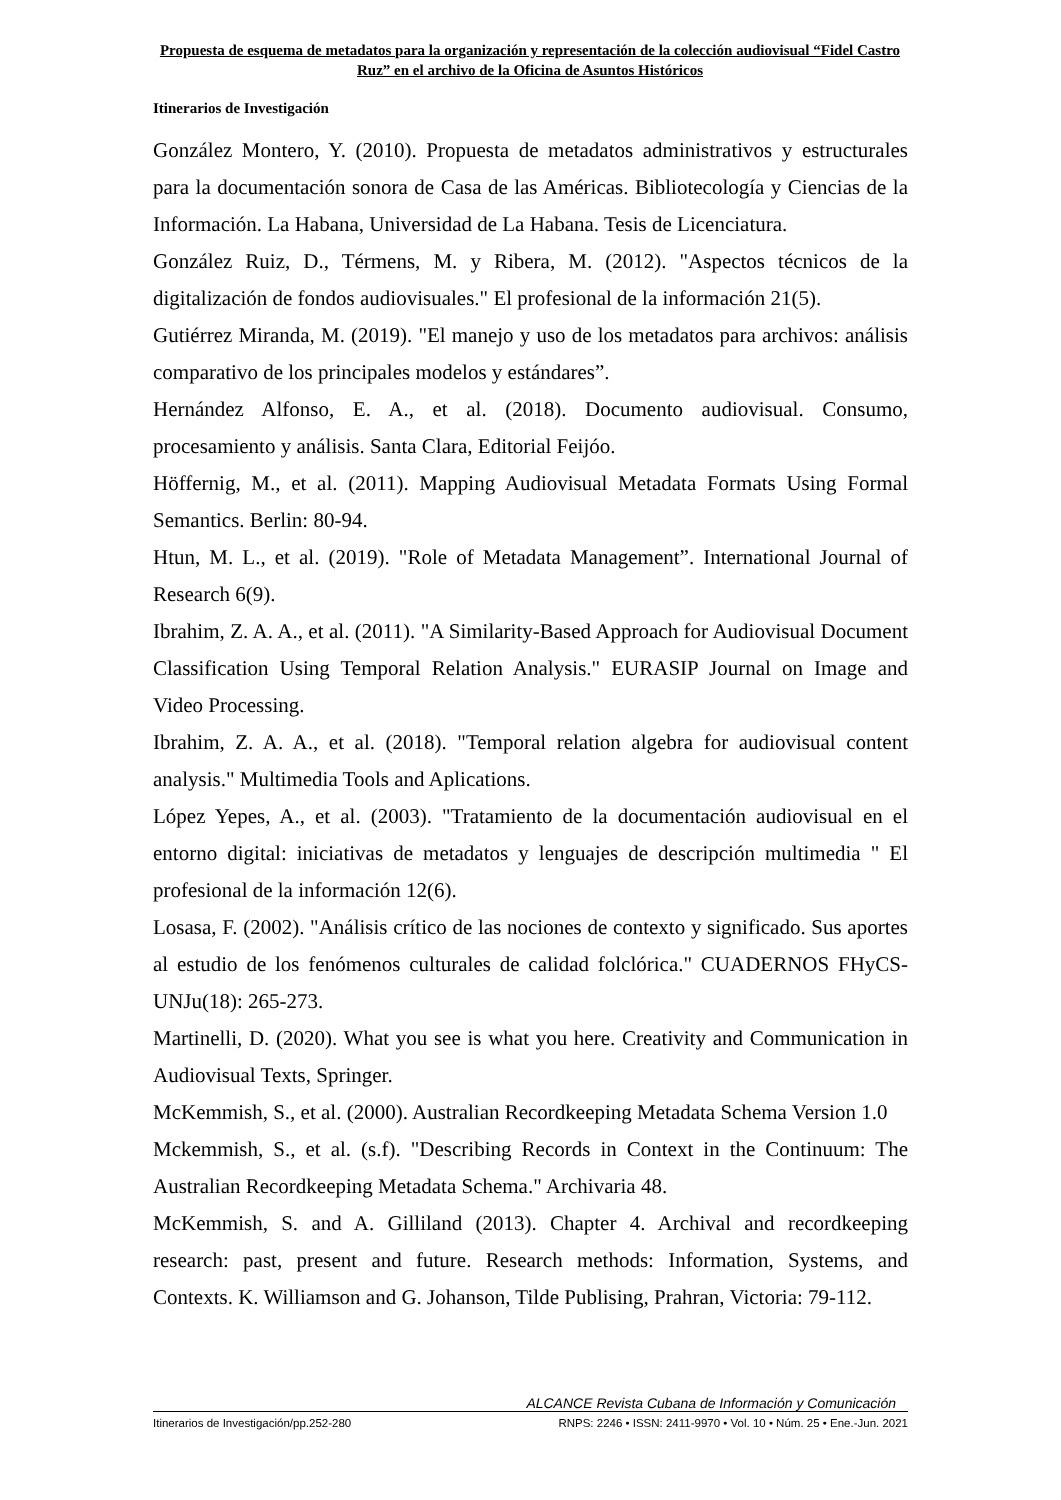Propuesta de esquema de metadatos para la organización y representación de la colección audiovisual “Fidel Castro Ruz” en el archivo de la Oficina de Asuntos Históricos
Itinerarios de Investigación
González Montero, Y. (2010). Propuesta de metadatos administrativos y estructurales para la documentación sonora de Casa de las Américas. Bibliotecología y Ciencias de la Información. La Habana, Universidad de La Habana. Tesis de Licenciatura.
González Ruiz, D., Térmens, M. y Ribera, M. (2012). "Aspectos técnicos de la digitalización de fondos audiovisuales." El profesional de la información 21(5).
Gutiérrez Miranda, M. (2019). "El manejo y uso de los metadatos para archivos: análisis comparativo de los principales modelos y estándares”.
Hernández Alfonso, E. A., et al. (2018). Documento audiovisual. Consumo, procesamiento y análisis. Santa Clara, Editorial Feijóo.
Höffernig, M., et al. (2011). Mapping Audiovisual Metadata Formats Using Formal Semantics. Berlin: 80-94.
Htun, M. L., et al. (2019). "Role of Metadata Management”. International Journal of Research 6(9).
Ibrahim, Z. A. A., et al. (2011). "A Similarity-Based Approach for Audiovisual Document Classification Using Temporal Relation Analysis." EURASIP Journal on Image and Video Processing.
Ibrahim, Z. A. A., et al. (2018). "Temporal relation algebra for audiovisual content analysis." Multimedia Tools and Aplications.
López Yepes, A., et al. (2003). "Tratamiento de la documentación audiovisual en el entorno digital: iniciativas de metadatos y lenguajes de descripción multimedia " El profesional de la información 12(6).
Losasa, F. (2002). "Análisis crítico de las nociones de contexto y significado. Sus aportes al estudio de los fenómenos culturales de calidad folclórica." CUADERNOS FHyCS-UNJu(18): 265-273.
Martinelli, D. (2020). What you see is what you here. Creativity and Communication in Audiovisual Texts, Springer.
McKemmish, S., et al. (2000). Australian Recordkeeping Metadata Schema Version 1.0
Mckemmish, S., et al. (s.f). "Describing Records in Context in the Continuum: The Australian Recordkeeping Metadata Schema." Archivaria 48.
McKemmish, S. and A. Gilliland (2013). Chapter 4. Archival and recordkeeping research: past, present and future. Research methods: Information, Systems, and Contexts. K. Williamson and G. Johanson, Tilde Publising, Prahran, Victoria: 79-112.
ALCANCE Revista Cubana de Información y Comunicación
Itinerarios de Investigación/pp.252-280 RNPS: 2246 • ISSN: 2411-9970 • Vol. 10 • Núm. 25 • Ene.-Jun. 2021